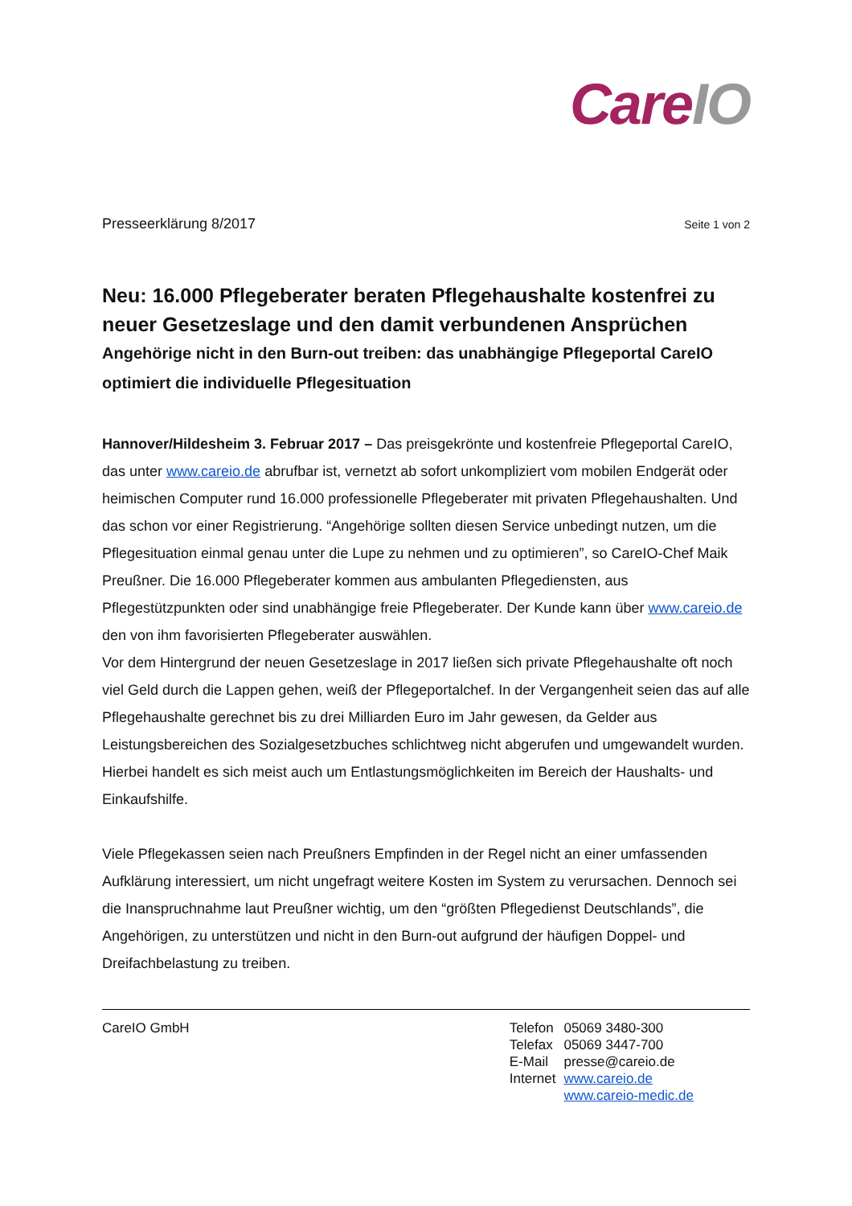Care IO
Presseerklärung 8/2017 Seite 1 von 2
Neu: 16.000 Pflegeberater beraten Pflegehaushalte kostenfrei zu neuer Gesetzeslage und den damit verbundenen Ansprüchen
Angehörige nicht in den Burn-out treiben: das unabhängige Pflegeportal CareIO optimiert die individuelle Pflegesituation
Hannover/Hildesheim 3. Februar 2017 – Das preisgekrönte und kostenfreie Pflegeportal CareIO, das unter www.careio.de abrufbar ist, vernetzt ab sofort unkompliziert vom mobilen Endgerät oder heimischen Computer rund 16.000 professionelle Pflegeberater mit privaten Pflegehaushalten. Und das schon vor einer Registrierung. “Angehörige sollten diesen Service unbedingt nutzen, um die Pflegesituation einmal genau unter die Lupe zu nehmen und zu optimieren”, so CareIO-Chef Maik Preußner. Die 16.000 Pflegeberater kommen aus ambulanten Pflegediensten, aus Pflegestützpunkten oder sind unabhängige freie Pflegeberater. Der Kunde kann über www.careio.de den von ihm favorisierten Pflegeberater auswählen.
Vor dem Hintergrund der neuen Gesetzeslage in 2017 ließen sich private Pflegehaushalte oft noch viel Geld durch die Lappen gehen, weiß der Pflegeportalchef. In der Vergangenheit seien das auf alle Pflegehaushalte gerechnet bis zu drei Milliarden Euro im Jahr gewesen, da Gelder aus Leistungsbereichen des Sozialgesetzbuches schlichtweg nicht abgerufen und umgewandelt wurden. Hierbei handelt es sich meist auch um Entlastungsmöglichkeiten im Bereich der Haushalts- und Einkaufshilfe.
Viele Pflegekassen seien nach Preußners Empfinden in der Regel nicht an einer umfassenden Aufklärung interessiert, um nicht ungefragt weitere Kosten im System zu verursachen. Dennoch sei die Inanspruchnahme laut Preußner wichtig, um den “größten Pflegedienst Deutschlands”, die Angehörigen, zu unterstützen und nicht in den Burn-out aufgrund der häufigen Doppel- und Dreifachbelastung zu treiben.
CareIO GmbH
| Telefon | 05069 3480-300 |
| Telefax | 05069 3447-700 |
| E-Mail | presse@careio.de |
| Internet | www.careio.de |
| | www.careio-medic.de |